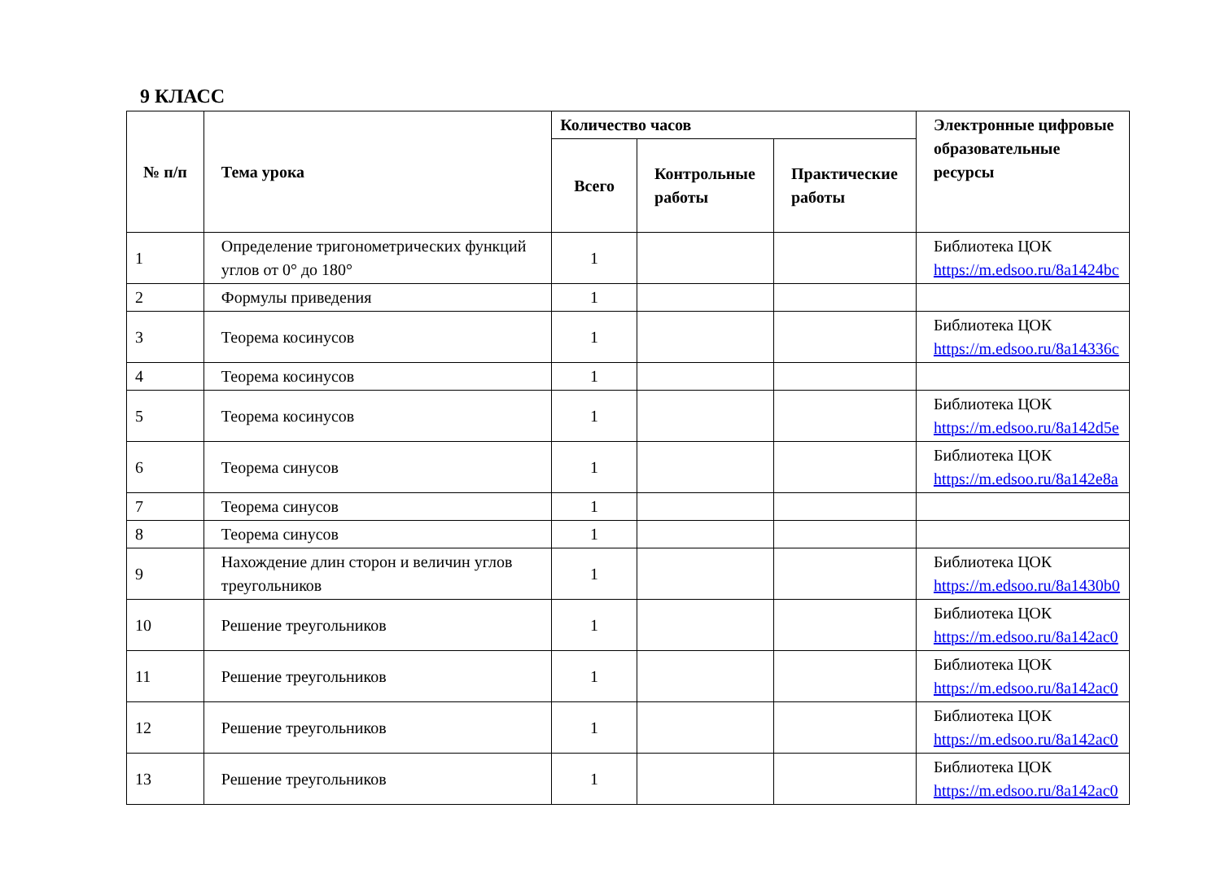9 КЛАСС
| № п/п | Тема урока | Количество часов | | | Электронные цифровые образовательные ресурсы |
| --- | --- | --- | --- | --- | --- |
| | | Всего | Контрольные работы | Практические работы | |
| 1 | Определение тригонометрических функций углов от 0° до 180° | 1 | | | Библиотека ЦОК https://m.edsoo.ru/8a1424bc |
| 2 | Формулы приведения | 1 | | | |
| 3 | Теорема косинусов | 1 | | | Библиотека ЦОК https://m.edsoo.ru/8a14336c |
| 4 | Теорема косинусов | 1 | | | |
| 5 | Теорема косинусов | 1 | | | Библиотека ЦОК https://m.edsoo.ru/8a142d5e |
| 6 | Теорема синусов | 1 | | | Библиотека ЦОК https://m.edsoo.ru/8a142e8a |
| 7 | Теорема синусов | 1 | | | |
| 8 | Теорема синусов | 1 | | | |
| 9 | Нахождение длин сторон и величин углов треугольников | 1 | | | Библиотека ЦОК https://m.edsoo.ru/8a1430b0 |
| 10 | Решение треугольников | 1 | | | Библиотека ЦОК https://m.edsoo.ru/8a142ac0 |
| 11 | Решение треугольников | 1 | | | Библиотека ЦОК https://m.edsoo.ru/8a142ac0 |
| 12 | Решение треугольников | 1 | | | Библиотека ЦОК https://m.edsoo.ru/8a142ac0 |
| 13 | Решение треугольников | 1 | | | Библиотека ЦОК https://m.edsoo.ru/8a142ac0 |